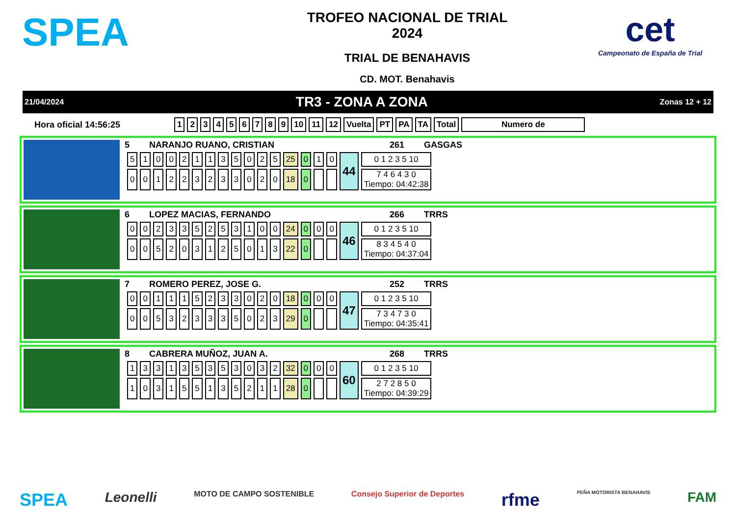SPEA
TROFEO NACIONAL DE TRIAL
2024
TRIAL DE BENAHAVIS
CD. MOT. Benahavis
cet
Campeonato de España de Trial
21/04/2024 TR3 - ZONA A ZONA Zonas 12 + 12
Hora oficial 14:56:25
| 1 | 2 | 3 | 4 | 5 | 6 | 7 | 8 | 9 | 10 | 11 | 12 | Vuelta | PT | PA | TA | Total | Numero de |
| --- | --- | --- | --- | --- | --- | --- | --- | --- | --- | --- | --- | --- | --- | --- | --- | --- | --- |
5 NARANJO RUANO, CRISTIAN 261 GASGAS
| 5 | 1 | 0 | 0 | 2 | 1 | 1 | 3 | 5 | 0 | 2 | 5 | 25 | 0 | 1 | 0 | 44 | 0 1 2 3 5 10 |
| 0 | 0 | 1 | 2 | 2 | 3 | 2 | 3 | 3 | 0 | 2 | 0 | 18 | 0 | | | | 7 4 6 4 3 0 Tiempo: 04:42:38 |
6 LOPEZ MACIAS, FERNANDO 266 TRRS
| 0 | 0 | 2 | 3 | 3 | 5 | 2 | 5 | 3 | 1 | 0 | 0 | 24 | 0 | 0 | 0 | 46 | 0 1 2 3 5 10 |
| 0 | 0 | 5 | 2 | 0 | 3 | 1 | 2 | 5 | 0 | 1 | 3 | 22 | 0 | | | | 8 3 4 5 4 0 Tiempo: 04:37:04 |
7 ROMERO PEREZ, JOSE G. 252 TRRS
| 0 | 0 | 1 | 1 | 1 | 5 | 2 | 3 | 3 | 0 | 2 | 0 | 18 | 0 | 0 | 0 | 47 | 0 1 2 3 5 10 |
| 0 | 0 | 5 | 3 | 2 | 3 | 3 | 3 | 5 | 0 | 2 | 3 | 29 | 0 | | | | 7 3 4 7 3 0 Tiempo: 04:35:41 |
8 CABRERA MUÑOZ, JUAN A. 268 TRRS
| 1 | 3 | 3 | 1 | 3 | 5 | 3 | 5 | 3 | 0 | 3 | 2 | 32 | 0 | 0 | 0 | 60 | 0 1 2 3 5 10 |
| 1 | 0 | 3 | 1 | 5 | 5 | 1 | 3 | 5 | 2 | 1 | 1 | 28 | 0 | | | | 2 7 2 8 5 0 Tiempo: 04:39:29 |
SPEA Leonelli MOTO DE CAMPO SOSTENIBLE Consejo Superior de Deportes rfme PEÑA MOTORISTA BENAHAVIS FAM